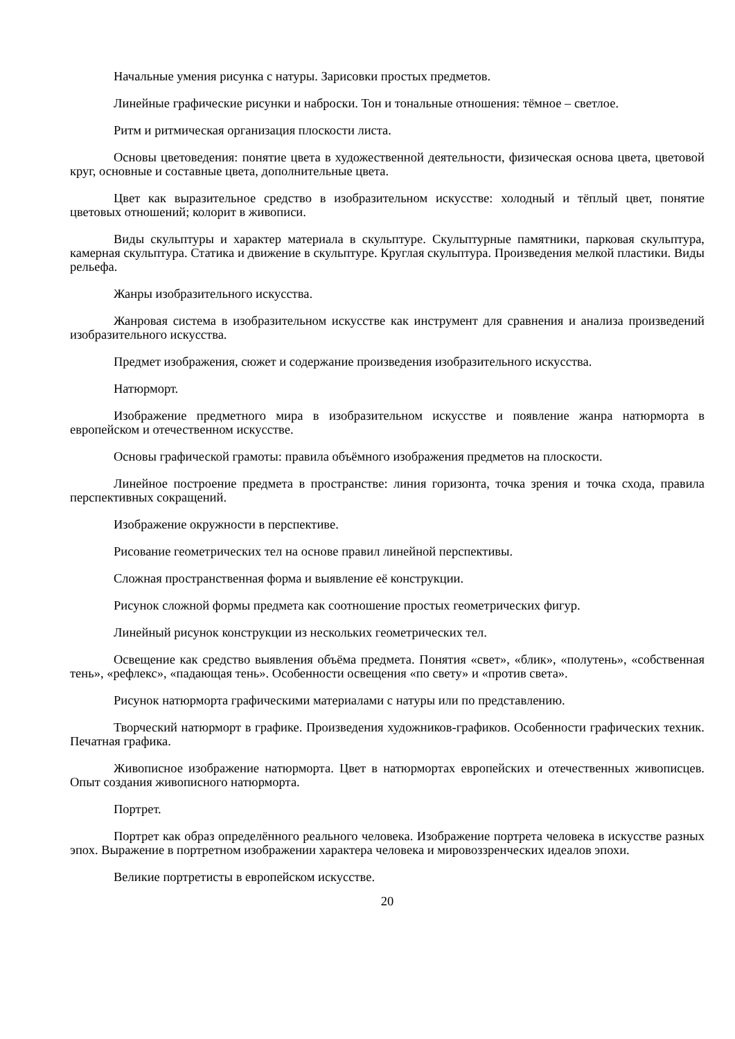Начальные умения рисунка с натуры. Зарисовки простых предметов.
Линейные графические рисунки и наброски. Тон и тональные отношения: тёмное – светлое.
Ритм и ритмическая организация плоскости листа.
Основы цветоведения: понятие цвета в художественной деятельности, физическая основа цвета, цветовой круг, основные и составные цвета, дополнительные цвета.
Цвет как выразительное средство в изобразительном искусстве: холодный и тёплый цвет, понятие цветовых отношений; колорит в живописи.
Виды скульптуры и характер материала в скульптуре. Скульптурные памятники, парковая скульптура, камерная скульптура. Статика и движение в скульптуре. Круглая скульптура. Произведения мелкой пластики. Виды рельефа.
Жанры изобразительного искусства.
Жанровая система в изобразительном искусстве как инструмент для сравнения и анализа произведений изобразительного искусства.
Предмет изображения, сюжет и содержание произведения изобразительного искусства.
Натюрморт.
Изображение предметного мира в изобразительном искусстве и появление жанра натюрморта в европейском и отечественном искусстве.
Основы графической грамоты: правила объёмного изображения предметов на плоскости.
Линейное построение предмета в пространстве: линия горизонта, точка зрения и точка схода, правила перспективных сокращений.
Изображение окружности в перспективе.
Рисование геометрических тел на основе правил линейной перспективы.
Сложная пространственная форма и выявление её конструкции.
Рисунок сложной формы предмета как соотношение простых геометрических фигур.
Линейный рисунок конструкции из нескольких геометрических тел.
Освещение как средство выявления объёма предмета. Понятия «свет», «блик», «полутень», «собственная тень», «рефлекс», «падающая тень». Особенности освещения «по свету» и «против света».
Рисунок натюрморта графическими материалами с натуры или по представлению.
Творческий натюрморт в графике. Произведения художников-графиков. Особенности графических техник. Печатная графика.
Живописное изображение натюрморта. Цвет в натюрмортах европейских и отечественных живописцев. Опыт создания живописного натюрморта.
Портрет.
Портрет как образ определённого реального человека. Изображение портрета человека в искусстве разных эпох. Выражение в портретном изображении характера человека и мировоззренческих идеалов эпохи.
Великие портретисты в европейском искусстве.
20